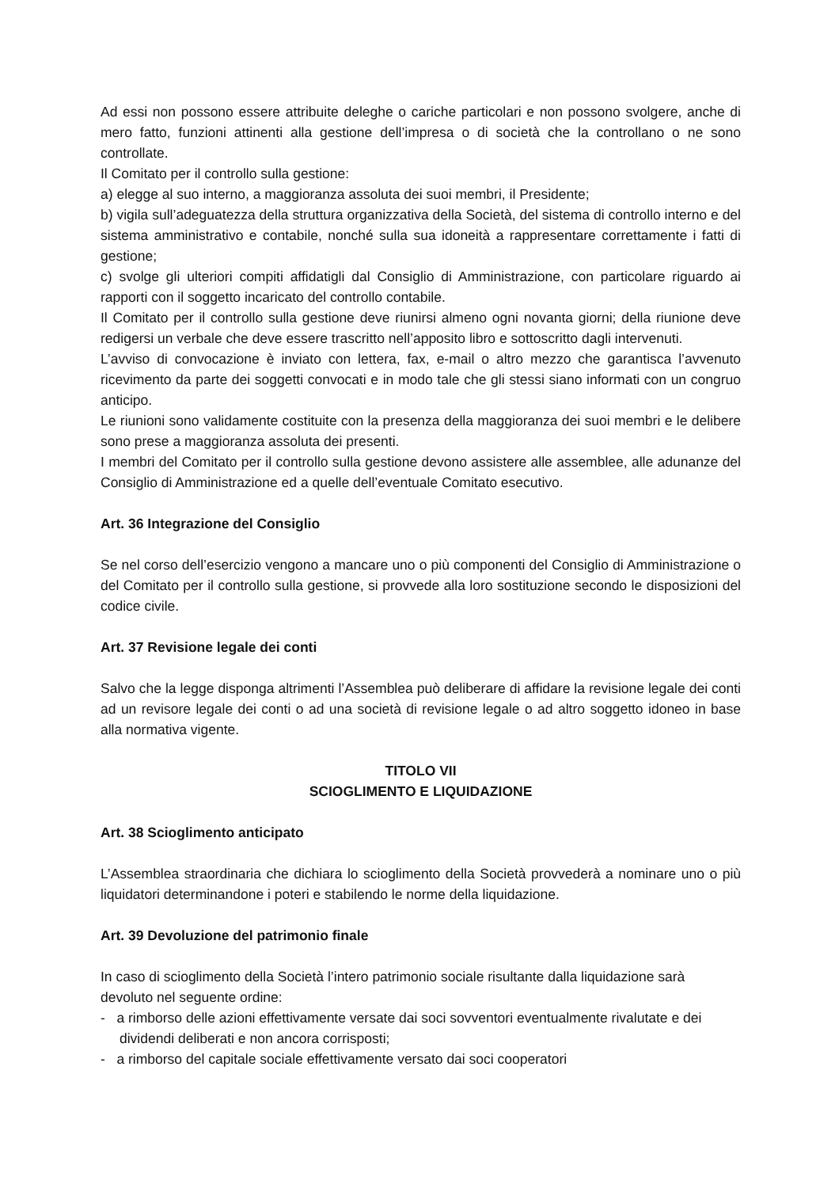Ad essi non possono essere attribuite deleghe o cariche particolari e non possono svolgere, anche di mero fatto, funzioni attinenti alla gestione dell’impresa o di società che la controllano o ne sono controllate.
Il Comitato per il controllo sulla gestione:
a) elegge al suo interno, a maggioranza assoluta dei suoi membri, il Presidente;
b) vigila sull’adeguatezza della struttura organizzativa della Società, del sistema di controllo interno e del sistema amministrativo e contabile, nonché sulla sua idoneità a rappresentare correttamente i fatti di gestione;
c) svolge gli ulteriori compiti affidatigli dal Consiglio di Amministrazione, con particolare riguardo ai rapporti con il soggetto incaricato del controllo contabile.
Il Comitato per il controllo sulla gestione deve riunirsi almeno ogni novanta giorni; della riunione deve redigersi un verbale che deve essere trascritto nell’apposito libro e sottoscritto dagli intervenuti.
L’avviso di convocazione è inviato con lettera, fax, e-mail o altro mezzo che garantisca l’avvenuto ricevimento da parte dei soggetti convocati e in modo tale che gli stessi siano informati con un congruo anticipo.
Le riunioni sono validamente costituite con la presenza della maggioranza dei suoi membri e le delibere sono prese a maggioranza assoluta dei presenti.
I membri del Comitato per il controllo sulla gestione devono assistere alle assemblee, alle adunanze del Consiglio di Amministrazione ed a quelle dell’eventuale Comitato esecutivo.
Art. 36 Integrazione del Consiglio
Se nel corso dell’esercizio vengono a mancare uno o più componenti del Consiglio di Amministrazione o del Comitato per il controllo sulla gestione, si provvede alla loro sostituzione secondo le disposizioni del codice civile.
Art. 37 Revisione legale dei conti
Salvo che la legge disponga altrimenti l’Assemblea può deliberare di affidare la revisione legale dei conti ad un revisore legale dei conti o ad una società di revisione legale o ad altro soggetto idoneo in base alla normativa vigente.
TITOLO VII
SCIOGLIMENTO E LIQUIDAZIONE
Art. 38 Scioglimento anticipato
L’Assemblea straordinaria che dichiara lo scioglimento della Società provvederà a nominare uno o più liquidatori determinandone i poteri e stabilendo le norme della liquidazione.
Art. 39 Devoluzione del patrimonio finale
In caso di scioglimento della Società l’intero patrimonio sociale risultante dalla liquidazione sarà devoluto nel seguente ordine:
- a rimborso delle azioni effettivamente versate dai soci sovventori eventualmente rivalutate e dei dividendi deliberati e non ancora corrisposti;
- a rimborso del capitale sociale effettivamente versato dai soci cooperatori